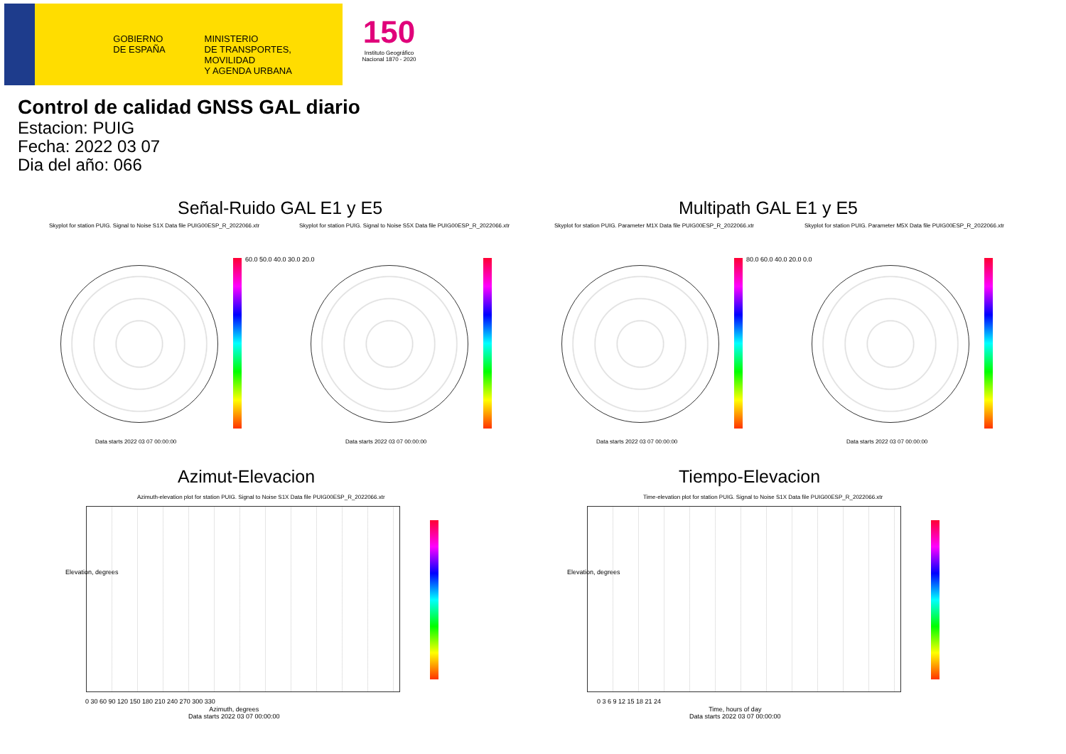GOBIERNO
DE ESPAÑA
MINISTERIO
DE TRANSPORTES, MOVILIDAD
Y AGENDA URBANA
150
Instituto Geográfico Nacional 1870 - 2020
Control de calidad GNSS GAL diario
Estacion: PUIG
Fecha: 2022 03 07
Dia del año: 066
Señal-Ruido GAL E1 y E5 Multipath GAL E1 y E5
Skyplot for station PUIG. Signal to Noise S1X Data file PUIG00ESP_R_2022066.xtr
Skyplot for station PUIG. Signal to Noise S5X Data file PUIG00ESP_R_2022066.xtr
Skyplot for station PUIG. Parameter M1X Data file PUIG00ESP_R_2022066.xtr
Skyplot for station PUIG. Parameter M5X Data file PUIG00ESP_R_2022066.xtr
60.0 50.0 40.0 30.0 20.0 80.0 60.0 40.0 20.0 0.0
Data starts 2022 03 07 00:00:00
Data starts 2022 03 07 00:00:00
Data starts 2022 03 07 00:00:00
Data starts 2022 03 07 00:00:00
Azimut-Elevacion Tiempo-Elevacion
Azimuth-elevation plot for station PUIG. Signal to Noise S1X Data file PUIG00ESP_R_2022066.xtr
Time-elevation plot for station PUIG. Signal to Noise S1X Data file PUIG00ESP_R_2022066.xtr
0 30 60 90 120 150 180 210 240 270 300 330
0 3 6 9 12 15 18 21 24
Azimuth, degrees
Data starts 2022 03 07 00:00:00
Time, hours of day
Data starts 2022 03 07 00:00:00
Elevation, degrees Elevation, degrees